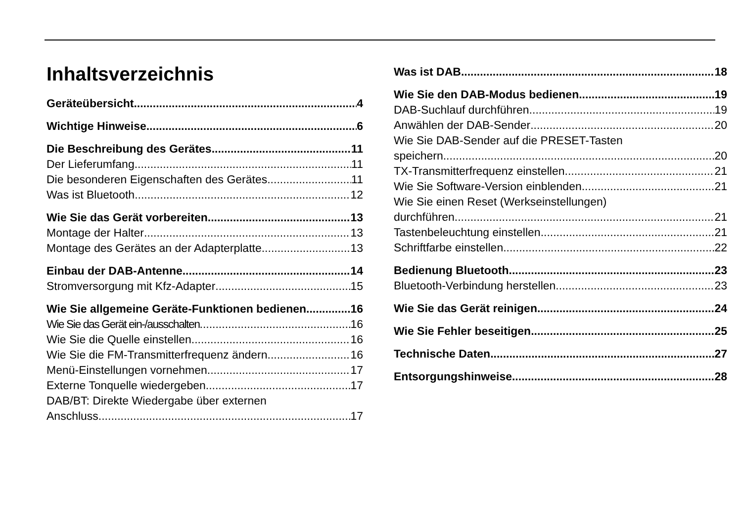Inhaltsverzeichnis
Geräteübersicht 4
Wichtige Hinweise 6
Die Beschreibung des Gerätes 11
Der Lieferumfang 11
Die besonderen Eigenschaften des Gerätes 11
Was ist Bluetooth 12
Wie Sie das Gerät vorbereiten 13
Montage der Halter 13
Montage des Gerätes an der Adapterplatte 13
Einbau der DAB-Antenne 14
Stromversorgung mit Kfz-Adapter 15
Wie Sie allgemeine Geräte-Funktionen bedienen 16
Wie Sie das Gerät ein-/ausschalten 16
Wie Sie die Quelle einstellen 16
Wie Sie die FM-Transmitterfrequenz ändern 16
Menü-Einstellungen vornehmen 17
Externe Tonquelle wiedergeben 17
DAB/BT: Direkte Wiedergabe über externen
Anschluss 17
Was ist DAB 18
Wie Sie den DAB-Modus bedienen 19
DAB-Suchlauf durchführen 19
Anwählen der DAB-Sender 20
Wie Sie DAB-Sender auf die PRESET-Tasten
speichern 20
TX-Transmitterfrequenz einstellen 21
Wie Sie Software-Version einblenden 21
Wie Sie einen Reset (Werkseinstellungen)
durchführen 21
Tastenbeleuchtung einstellen 21
Schriftfarbe einstellen 22
Bedienung Bluetooth 23
Bluetooth-Verbindung herstellen 23
Wie Sie das Gerät reinigen 24
Wie Sie Fehler beseitigen 25
Technische Daten 27
Entsorgungshinweise 28